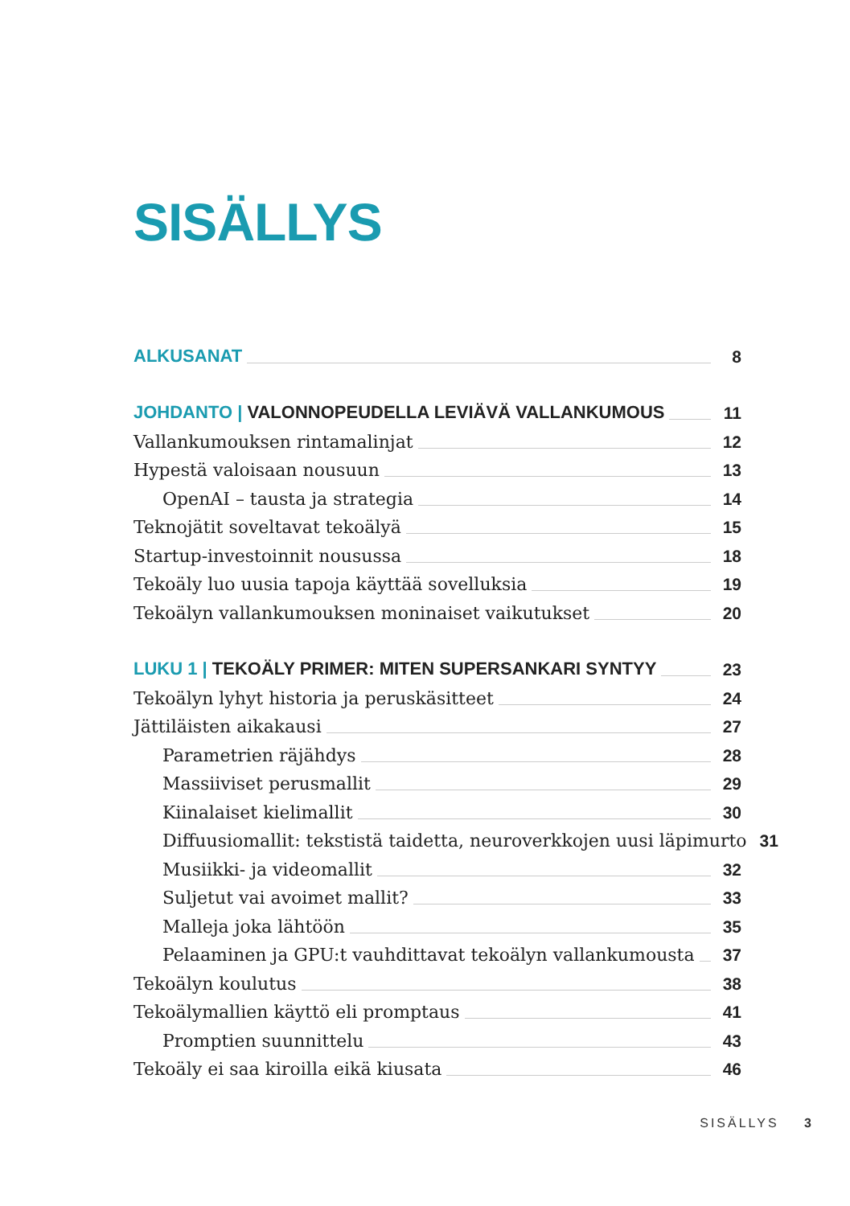SISÄLLYS
ALKUSANAT 8
JOHDANTO | VALONNOPEUDELLA LEVIÄVÄ VALLANKUMOUS 11
Vallankumouksen rintamalinjat 12
Hypestä valoisaan nousuun 13
OpenAI – tausta ja strategia 14
Teknojätit soveltavat tekoälyä 15
Startup-investoinnit nousussa 18
Tekoäly luo uusia tapoja käyttää sovelluksia 19
Tekoälyn vallankumouksen moninaiset vaikutukset 20
LUKU 1 | TEKOÄLY PRIMER: MITEN SUPERSANKARI SYNTYY 23
Tekoälyn lyhyt historia ja peruskäsitteet 24
Jättiläisten aikakausi 27
Parametrien räjähdys 28
Massiiviset perusmallit 29
Kiinalaiset kielimallit 30
Diffuusiomallit: tekstistä taidetta, neuroverkkojen uusi läpimurto 31
Musiikki- ja videomallit 32
Suljetut vai avoimet mallit? 33
Malleja joka lähtöön 35
Pelaaminen ja GPU:t vauhdittavat tekoälyn vallankumousta 37
Tekoälyn koulutus 38
Tekoälymallien käyttö eli promptaus 41
Promptien suunnittelu 43
Tekoäly ei saa kiroilla eikä kiusata 46
SISÄLLYS 3